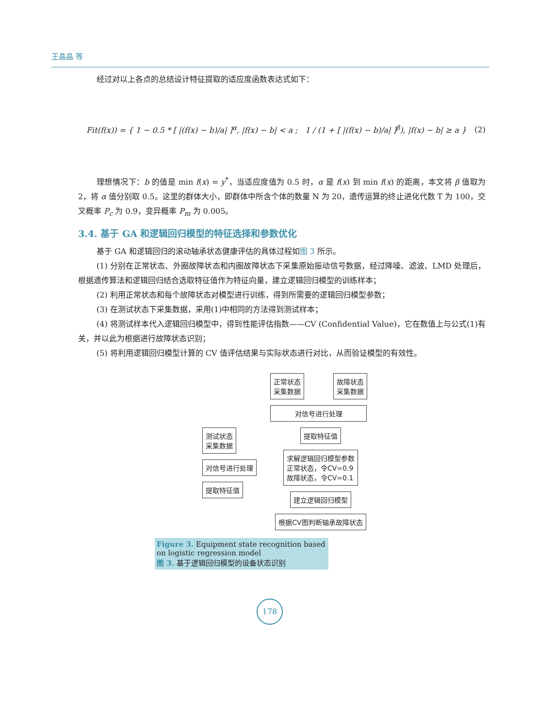王晶晶 等
经过对以上各点的总结设计特征提取的适应度函数表达式如下：
Fit(f(x)) = { 1 − 0.5 * [ |(f(x) − b)/a| ]<sup>α</sup>, |f(x) − b| < a ; 1 / (1 + [ |(f(x) − b)/a| ]<sup>β</sup>), |f(x) − b| ≥ a }
(2)
理想情况下：b 的值是 min f(x) = y<sup>*</sup>，当适应度值为 0.5 时，α 是 f(x) 到 min f(x) 的距离，本文将 β 值取为 2，将 α 值分别取 0.5。这里的群体大小，即群体中所含个体的数量 N 为 20，遗传运算的终止进化代数 T 为 100，交叉概率 P<sub>c</sub> 为 0.9，变异概率 P<sub>m</sub> 为 0.005。
3.4. 基于 GA 和逻辑回归模型的特征选择和参数优化
基于 GA 和逻辑回归的滚动轴承状态健康评估的具体过程如图 3 所示。
(1) 分别在正常状态、外圈故障状态和内圈故障状态下采集原始振动信号数据，经过降噪、滤波、LMD 处理后，根据遗传算法和逻辑回归结合选取特征值作为特征向量，建立逻辑回归模型的训练样本；
(2) 利用正常状态和每个故障状态对模型进行训练，得到所需要的逻辑回归模型参数；
(3) 在测试状态下采集数据，采用(1)中相同的方法得到测试样本；
(4) 将测试样本代入逻辑回归模型中，得到性能评估指数——CV (Confidential Value)，它在数值上与公式(1)有关，并以此为根据进行故障状态识别；
(5) 将利用逻辑回归模型计算的 CV 值评估结果与实际状态进行对比，从而验证模型的有效性。
正常状态
采集数据 故障状态
采集数据
对信号进行处理
测试状态
采集数据
对信号进行处理
提取特征值
提取特征值
求解逻辑回归模型参数
正常状态，令CV=0.9
故障状态，令CV=0.1
建立逻辑回归模型
根据CV图判断轴承故障状态
Figure 3. Equipment state recognition based on logistic regression model
图 3. 基于逻辑回归模型的设备状态识别
178